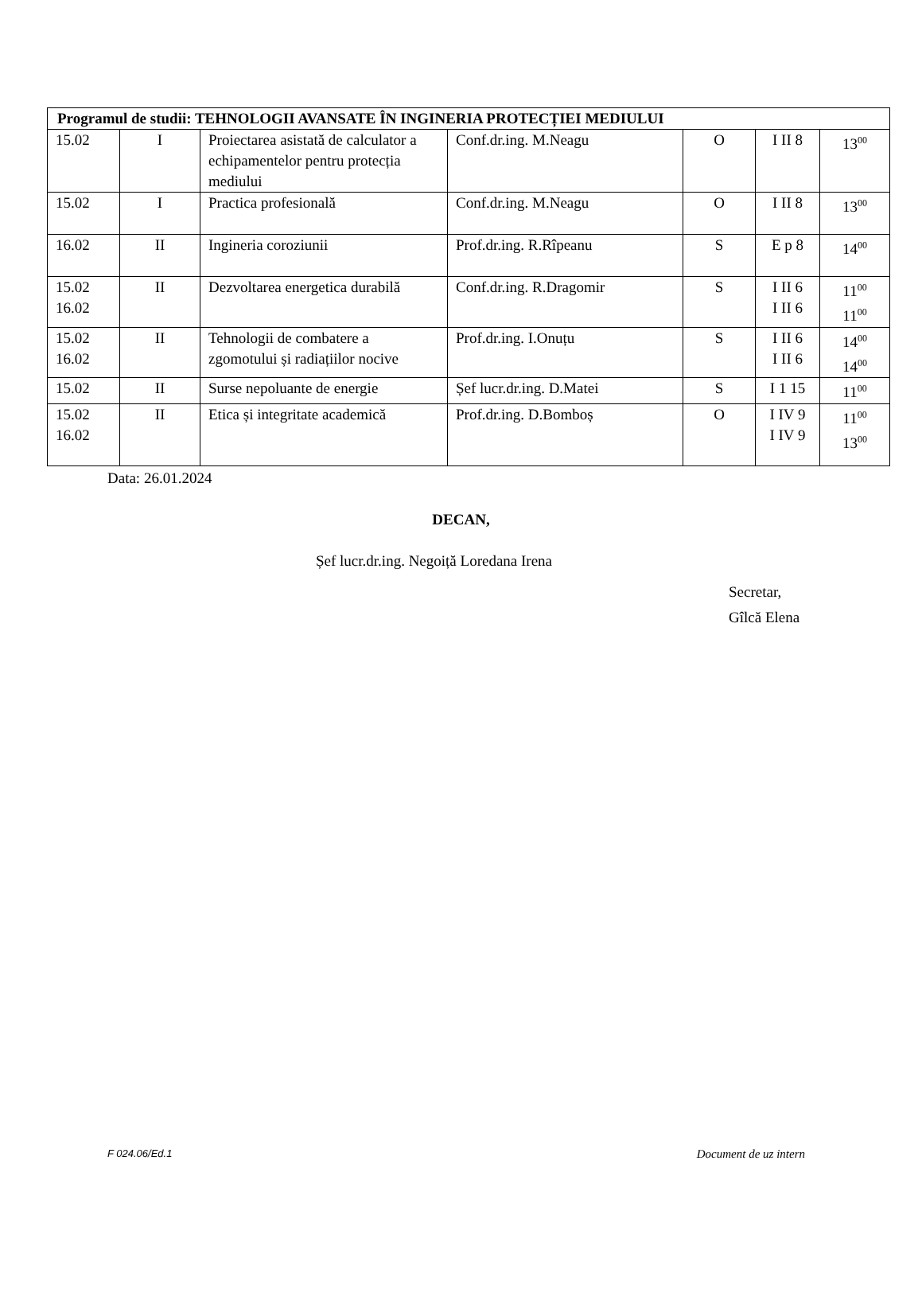| Programul de studii: TEHNOLOGII AVANSATE ÎN INGINERIA PROTECȚIEI MEDIULUI | | | | | | |
| --- | --- | --- | --- | --- | --- | --- |
| 15.02 | I | Proiectarea asistată de calculator a echipamentelor pentru protecția mediului | Conf.dr.ing. M.Neagu | O | I II 8 | 13<sup>00</sup> |
| 15.02 | I | Practica profesională | Conf.dr.ing. M.Neagu | O | I II 8 | 13<sup>00</sup> |
| 16.02 | II | Ingineria coroziunii | Prof.dr.ing. R.Rîpeanu | S | E p 8 | 14<sup>00</sup> |
| 15.02 16.02 | II | Dezvoltarea energetica durabilă | Conf.dr.ing. R.Dragomir | S | I II 6 I II 6 | 11<sup>00</sup> 11<sup>00</sup> |
| 15.02 16.02 | II | Tehnologii de combatere a zgomotului și radiațiilor nocive | Prof.dr.ing. I.Onuțu | S | I II 6 I II 6 | 14<sup>00</sup> 14<sup>00</sup> |
| 15.02 | II | Surse nepoluante de energie | Șef lucr.dr.ing. D.Matei | S | I 1 15 | 11<sup>00</sup> |
| 15.02 16.02 | II | Etica și integritate academică | Prof.dr.ing. D.Bomboș | O | I IV 9 I IV 9 | 11<sup>00</sup> 13<sup>00</sup> |
Data: 26.01.2024
DECAN,
Șef lucr.dr.ing. Negoiță Loredana Irena
Secretar,
Gîlcă Elena
F 024.06/Ed.1 Document de uz intern